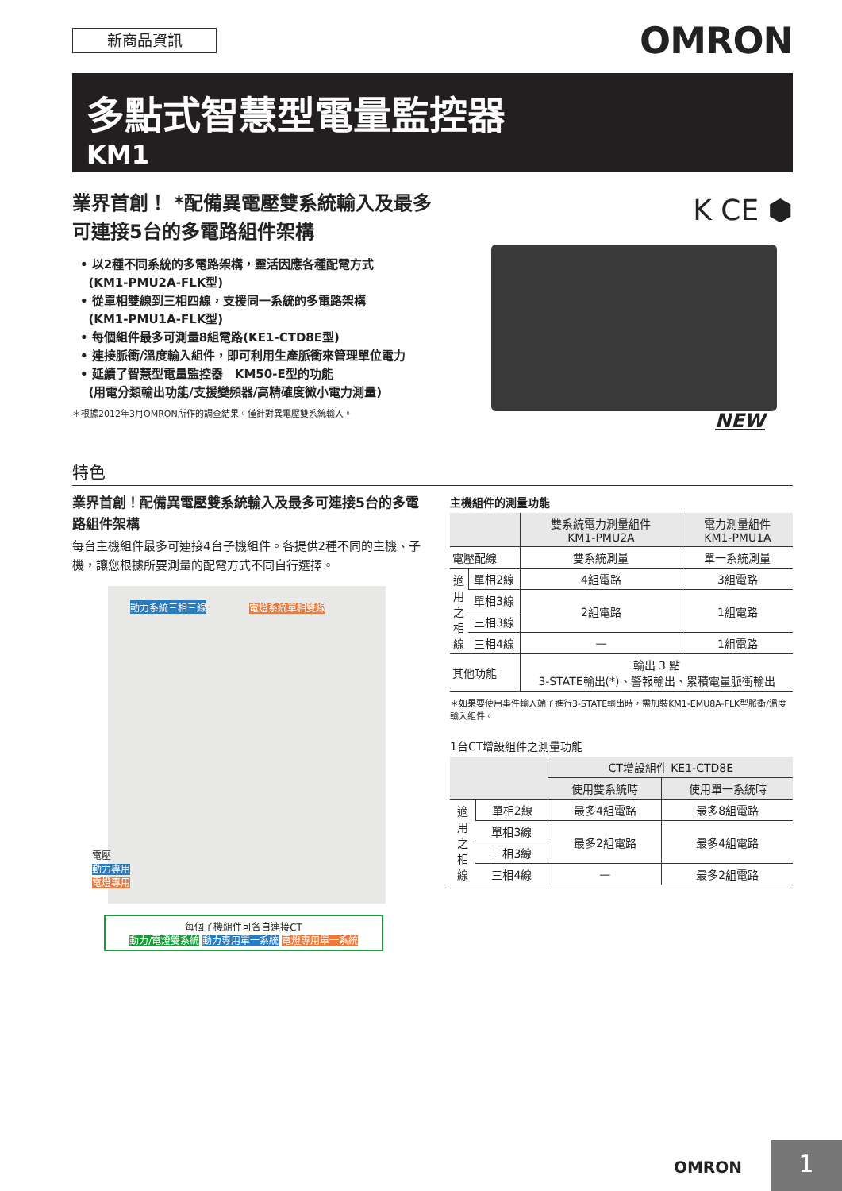新商品資訊 OMRON
多點式智慧型電量監控器
KM1
業界首創！ *配備異電壓雙系統輸入及最多
可連接5台的多電路組件架構
• 以2種不同系統的多電路架構，靈活因應各種配電方式
(KM1-PMU2A-FLK型)
• 從單相雙線到三相四線，支援同一系統的多電路架構
(KM1-PMU1A-FLK型)
• 每個組件最多可測量8組電路(KE1-CTD8E型)
• 連接脈衝/溫度輸入組件，即可利用生產脈衝來管理單位電力
• 延續了智慧型電量監控器　KM50-E型的功能
(用電分類輸出功能/支援變頻器/高精確度微小電力測量)
＊根據2012年3月OMRON所作的調查結果。僅針對異電壓雙系統輸入。
K CE ⬢
NEW
特色
業界首創！配備異電壓雙系統輸入及最多可連接5台的多電路組件架構
每台主機組件最多可連接4台子機組件。各提供2種不同的主機、子機，讓您根據所要測量的配電方式不同自行選擇。
動力系統三相三線 電燈系統單相雙線
電壓
動力專用
電燈專用
每個子機組件可各自連接CT
動力/電燈雙系統 動力專用單一系統 電燈專用單一系統
主機組件的測量功能
| | | 雙系統電力測量組件 KM1-PMU2A | 電力測量組件 KM1-PMU1A |
| --- | --- | --- | --- |
| 電壓配線 | | 雙系統測量 | 單一系統測量 |
| 適 用 之 相 線 | 單相2線 | 4組電路 | 3組電路 |
| | 單相3線 | 2組電路 | 1組電路 |
| | 三相3線 | | |
| | 三相4線 | — | 1組電路 |
| 其他功能 | | 輸出 3 點 3-STATE輸出(*)、警報輸出、累積電量脈衝輸出 | |
＊如果要使用事件輸入端子進行3-STATE輸出時，需加裝KM1-EMU8A-FLK型脈衝/溫度輸入組件。
1台CT增設組件之測量功能
| | | CT增設組件 KE1-CTD8E | |
| --- | --- | --- | --- |
| | | 使用雙系統時 | 使用單一系統時 |
| 適 用 之 相 線 | 單相2線 | 最多4組電路 | 最多8組電路 |
| | 單相3線 | 最多2組電路 | 最多4組電路 |
| | 三相3線 | | |
| | 三相4線 | — | 最多2組電路 |
OMRON 1